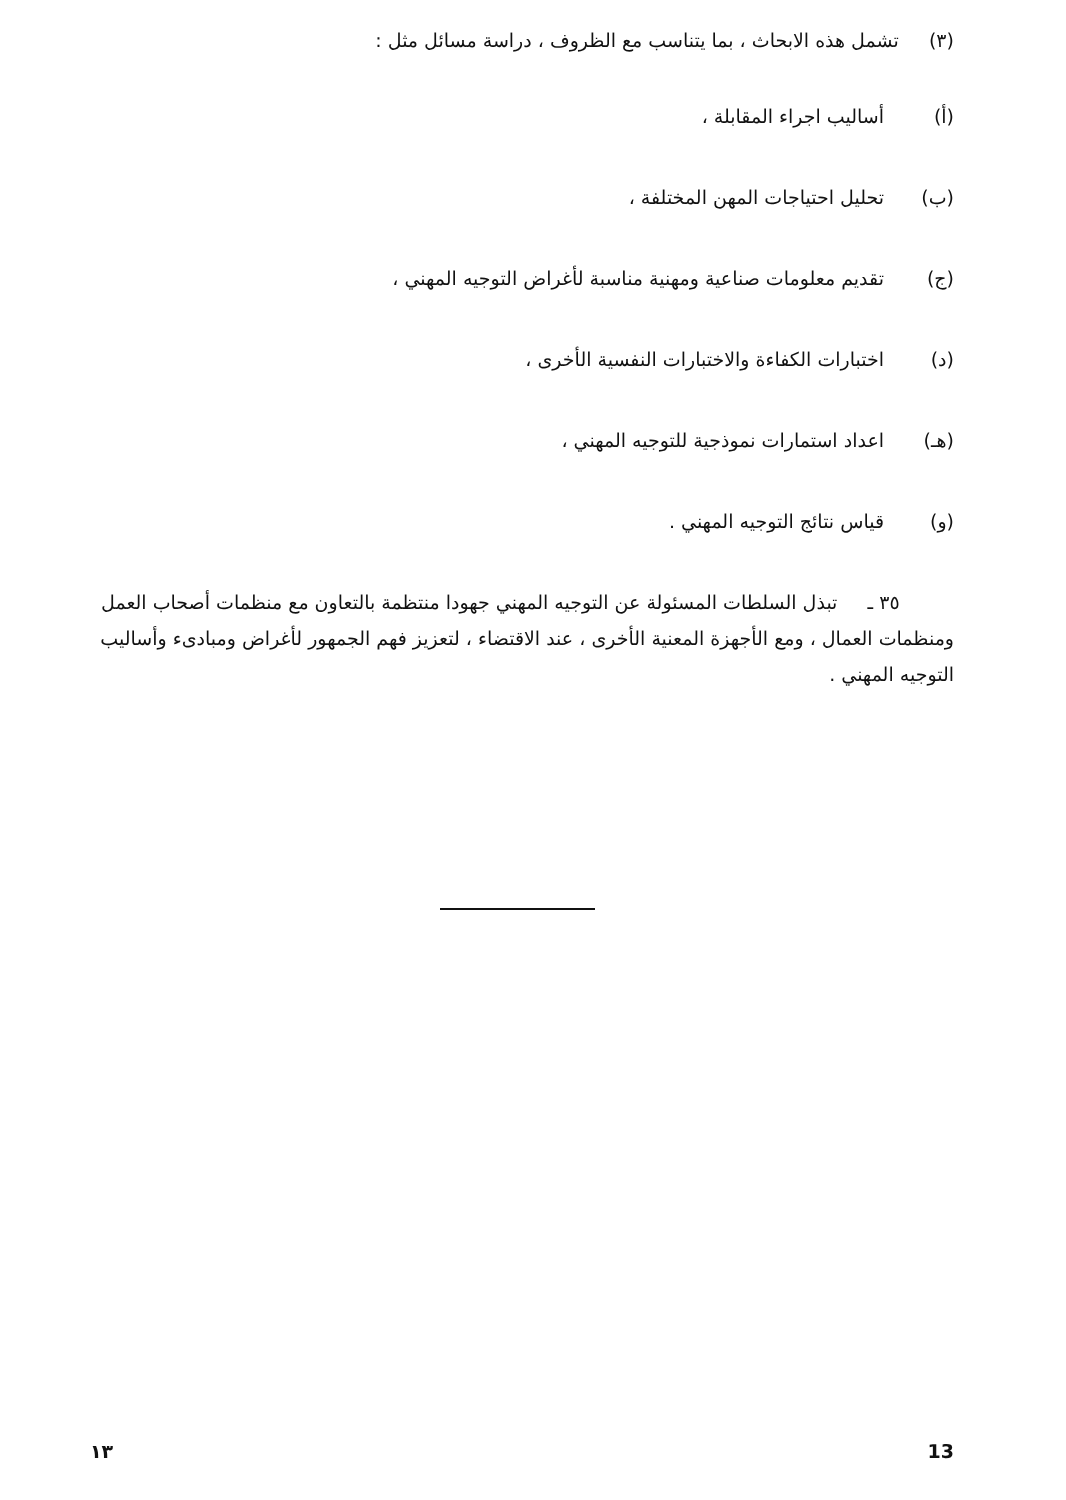(٣) تشمل هذه الابحاث ، بما يتناسب مع الظروف ، دراسة مسائل مثل :
(أ) أساليب اجراء المقابلة ،
(ب) تحليل احتياجات المهن المختلفة ،
(ج) تقديم معلومات صناعية ومهنية مناسبة لأغراض التوجيه المهني ،
(د) اختبارات الكفاءة والاختبارات النفسية الأخرى ،
(هـ) اعداد استمارات نموذجية للتوجيه المهني ،
(و) قياس نتائج التوجيه المهني .
٣٥ ـ تبذل السلطات المسئولة عن التوجيه المهني جهودا منتظمة بالتعاون مع منظمات أصحاب العمل ومنظمات العمال ، ومع الأجهزة المعنية الأخرى ، عند الاقتضاء ، لتعزيز فهم الجمهور لأغراض ومبادىء وأساليب التوجيه المهني .
١٣ 13